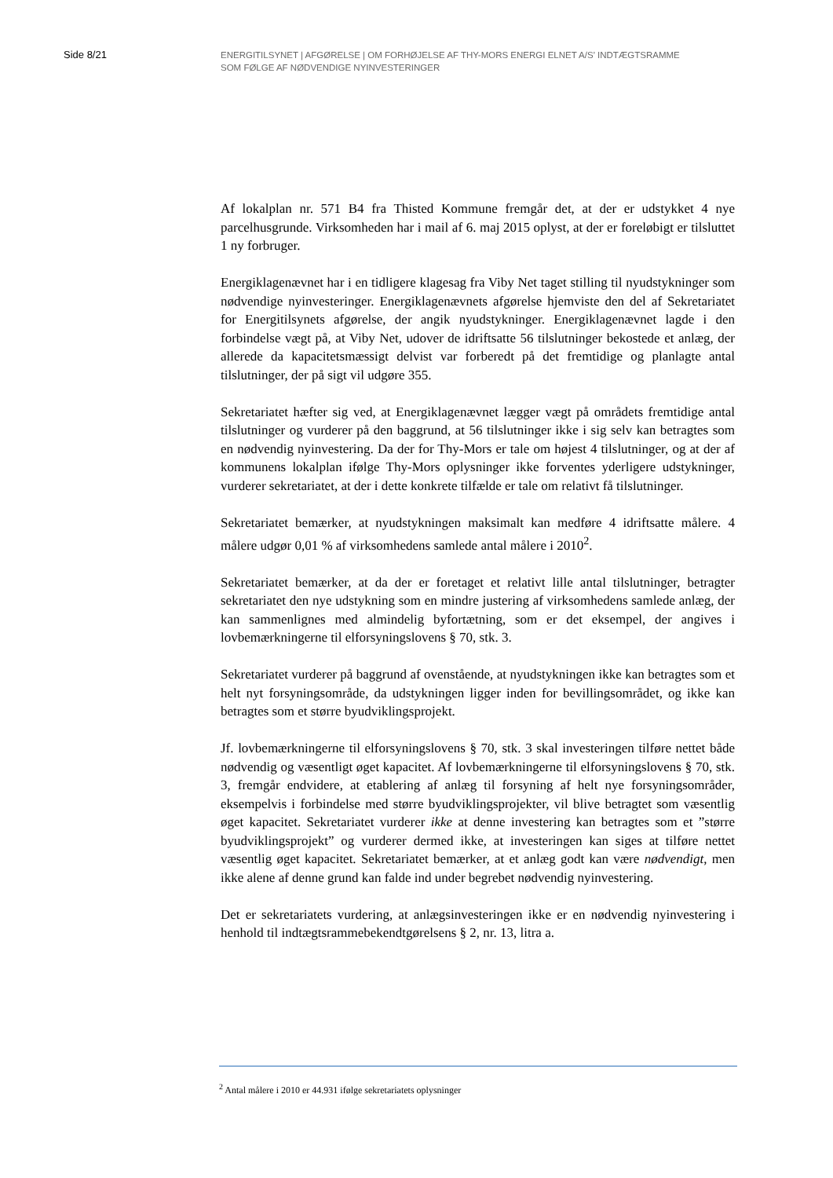Side 8/21
ENERGITILSYNET | AFGØRELSE | OM FORHØJELSE AF THY-MORS ENERGI ELNET A/S’ INDTÆGTSRAMME
SOM FØLGE AF NØDVENDIGE NYINVESTERINGER
Af lokalplan nr. 571 B4 fra Thisted Kommune fremgår det, at der er udstykket 4 nye parcelhusgrunde. Virksomheden har i mail af 6. maj 2015 oplyst, at der er foreløbigt er tilsluttet 1 ny forbruger.
Energiklagenævnet har i en tidligere klagesag fra Viby Net taget stilling til nyudstykninger som nødvendige nyinvesteringer. Energiklagenævnets afgørelse hjemviste den del af Sekretariatet for Energitilsynets afgørelse, der angik nyudstykninger. Energiklagenævnet lagde i den forbindelse vægt på, at Viby Net, udover de idriftsatte 56 tilslutninger bekostede et anlæg, der allerede da kapacitetsmæssigt delvist var forberedt på det fremtidige og planlagte antal tilslutninger, der på sigt vil udgøre 355.
Sekretariatet hæfter sig ved, at Energiklagenævnet lægger vægt på områdets fremtidige antal tilslutninger og vurderer på den baggrund, at 56 tilslutninger ikke i sig selv kan betragtes som en nødvendig nyinvestering. Da der for Thy-Mors er tale om højest 4 tilslutninger, og at der af kommunens lokalplan ifølge Thy-Mors oplysninger ikke forventes yderligere udstykninger, vurderer sekretariatet, at der i dette konkrete tilfælde er tale om relativt få tilslutninger.
Sekretariatet bemærker, at nyudstykningen maksimalt kan medføre 4 idriftsatte målere. 4 målere udgør 0,01 % af virksomhedens samlede antal målere i 2010<sup>2</sup>.
Sekretariatet bemærker, at da der er foretaget et relativt lille antal tilslutninger, betragter sekretariatet den nye udstykning som en mindre justering af virksomhedens samlede anlæg, der kan sammenlignes med almindelig byfortætning, som er det eksempel, der angives i lovbemærkningerne til elforsyningslovens § 70, stk. 3.
Sekretariatet vurderer på baggrund af ovenstående, at nyudstykningen ikke kan betragtes som et helt nyt forsyningsområde, da udstykningen ligger inden for bevillingsområdet, og ikke kan betragtes som et større byudviklingsprojekt.
Jf. lovbemærkningerne til elforsyningslovens § 70, stk. 3 skal investeringen tilføre nettet både nødvendig og væsentligt øget kapacitet. Af lovbemærkningerne til elforsyningslovens § 70, stk. 3, fremgår endvidere, at etablering af anlæg til forsyning af helt nye forsyningsområder, eksempelvis i forbindelse med større byudviklingsprojekter, vil blive betragtet som væsentlig øget kapacitet. Sekretariatet vurderer ikke at denne investering kan betragtes som et ”større byudviklingsprojekt” og vurderer dermed ikke, at investeringen kan siges at tilføre nettet væsentlig øget kapacitet. Sekretariatet bemærker, at et anlæg godt kan være nødvendigt, men ikke alene af denne grund kan falde ind under begrebet nødvendig nyinvestering.
Det er sekretariatets vurdering, at anlægsinvesteringen ikke er en nødvendig nyinvestering i henhold til indtægtsrammebekendtgørelsens § 2, nr. 13, litra a.
<sup>2</sup> Antal målere i 2010 er 44.931 ifølge sekretariatets oplysninger